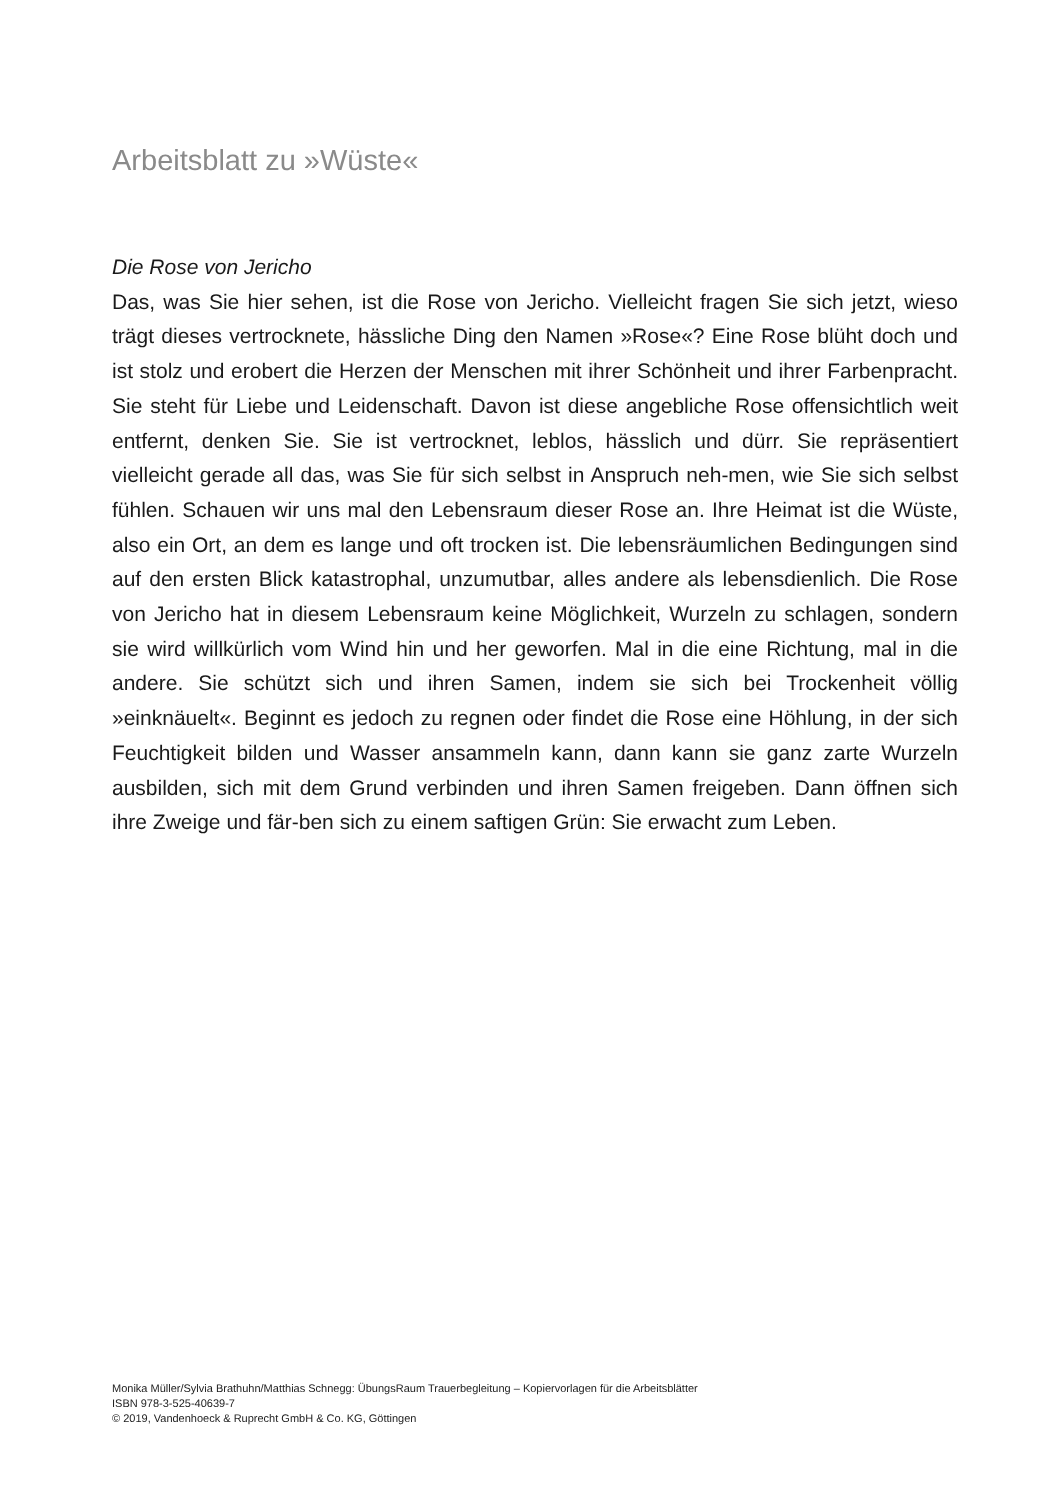Arbeitsblatt zu »Wüste«
Die Rose von Jericho
Das, was Sie hier sehen, ist die Rose von Jericho. Vielleicht fragen Sie sich jetzt, wieso trägt dieses vertrocknete, hässliche Ding den Namen »Rose«? Eine Rose blüht doch und ist stolz und erobert die Herzen der Menschen mit ihrer Schönheit und ihrer Farbenpracht. Sie steht für Liebe und Leidenschaft. Davon ist diese angebliche Rose offensichtlich weit entfernt, denken Sie. Sie ist vertrocknet, leblos, hässlich und dürr. Sie repräsentiert vielleicht gerade all das, was Sie für sich selbst in Anspruch neh-men, wie Sie sich selbst fühlen. Schauen wir uns mal den Lebensraum dieser Rose an. Ihre Heimat ist die Wüste, also ein Ort, an dem es lange und oft trocken ist. Die lebensräumlichen Bedingungen sind auf den ersten Blick katastrophal, unzumutbar, alles andere als lebensdienlich. Die Rose von Jericho hat in diesem Lebensraum keine Möglichkeit, Wurzeln zu schlagen, sondern sie wird willkürlich vom Wind hin und her geworfen. Mal in die eine Richtung, mal in die andere. Sie schützt sich und ihren Samen, indem sie sich bei Trockenheit völlig »einknäuelt«. Beginnt es jedoch zu regnen oder findet die Rose eine Höhlung, in der sich Feuchtigkeit bilden und Wasser ansammeln kann, dann kann sie ganz zarte Wurzeln ausbilden, sich mit dem Grund verbinden und ihren Samen freigeben. Dann öffnen sich ihre Zweige und fär-ben sich zu einem saftigen Grün: Sie erwacht zum Leben.
Monika Müller/Sylvia Brathuhn/Matthias Schnegg: ÜbungsRaum Trauerbegleitung – Kopiervorlagen für die Arbeitsblätter
ISBN 978-3-525-40639-7
© 2019, Vandenhoeck & Ruprecht GmbH & Co. KG, Göttingen